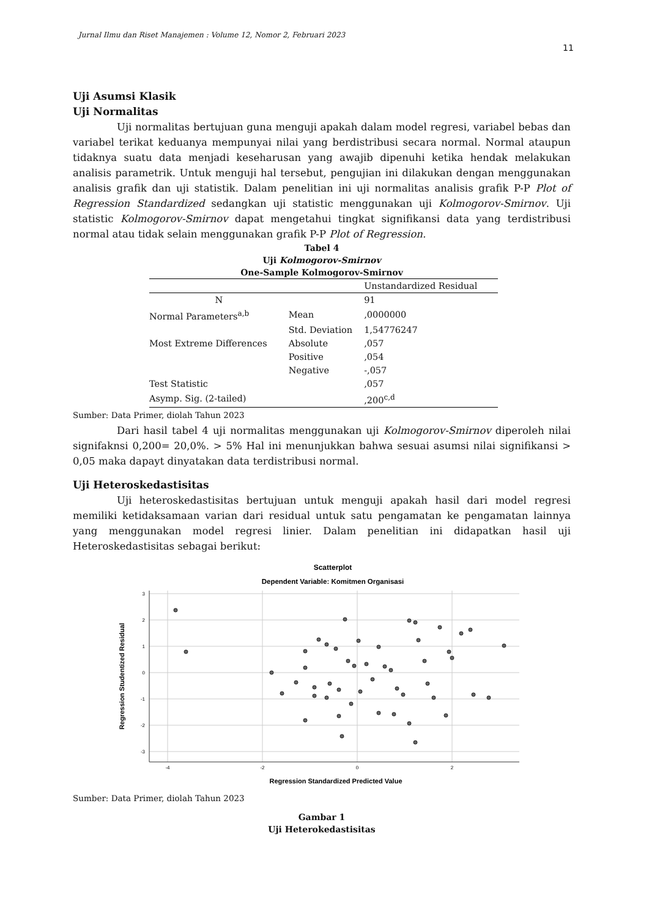Jurnal Ilmu dan Riset Manajemen : Volume 12, Nomor 2, Februari 2023
11
Uji Asumsi Klasik
Uji Normalitas
Uji normalitas bertujuan guna menguji apakah dalam model regresi, variabel bebas dan variabel terikat keduanya mempunyai nilai yang berdistribusi secara normal. Normal ataupun tidaknya suatu data menjadi keseharusan yang awajib dipenuhi ketika hendak melakukan analisis parametrik. Untuk menguji hal tersebut, pengujian ini dilakukan dengan menggunakan analisis grafik dan uji statistik. Dalam penelitian ini uji normalitas analisis grafik P-P Plot of Regression Standardized sedangkan uji statistic menggunakan uji Kolmogorov-Smirnov. Uji statistic Kolmogorov-Smirnov dapat mengetahui tingkat signifikansi data yang terdistribusi normal atau tidak selain menggunakan grafik P-P Plot of Regression.
Tabel 4
Uji Kolmogorov-Smirnov
One-Sample Kolmogorov-Smirnov
| | | Unstandardized Residual |
| --- | --- | --- |
| N | | 91 |
| Normal Parameters<sup>a,b</sup> | Mean | ,0000000 |
| | Std. Deviation | 1,54776247 |
| Most Extreme Differences | Absolute | ,057 |
| | Positive | ,054 |
| | Negative | -,057 |
| Test Statistic | | ,057 |
| Asymp. Sig. (2-tailed) | | ,200<sup>c,d</sup> |
Sumber: Data Primer, diolah Tahun 2023
Dari hasil tabel 4 uji normalitas menggunakan uji Kolmogorov-Smirnov diperoleh nilai signifaknsi 0,200= 20,0%. > 5% Hal ini menunjukkan bahwa sesuai asumsi nilai signifikansi > 0,05 maka dapayt dinyatakan data terdistribusi normal.
Uji Heteroskedastisitas
Uji heteroskedastisitas bertujuan untuk menguji apakah hasil dari model regresi memiliki ketidaksamaan varian dari residual untuk satu pengamatan ke pengamatan lainnya yang menggunakan model regresi linier. Dalam penelitian ini didapatkan hasil uji Heteroskedastisitas sebagai berikut:
Scatterplot
Dependent Variable: Komitmen Organisasi
-4
-2
0
2
3
2
1
0
-1
-2
-3
Regression Standardized Predicted Value
Regression Studentized Residual
Sumber: Data Primer, diolah Tahun 2023
Gambar 1
Uji Heterokedastisitas